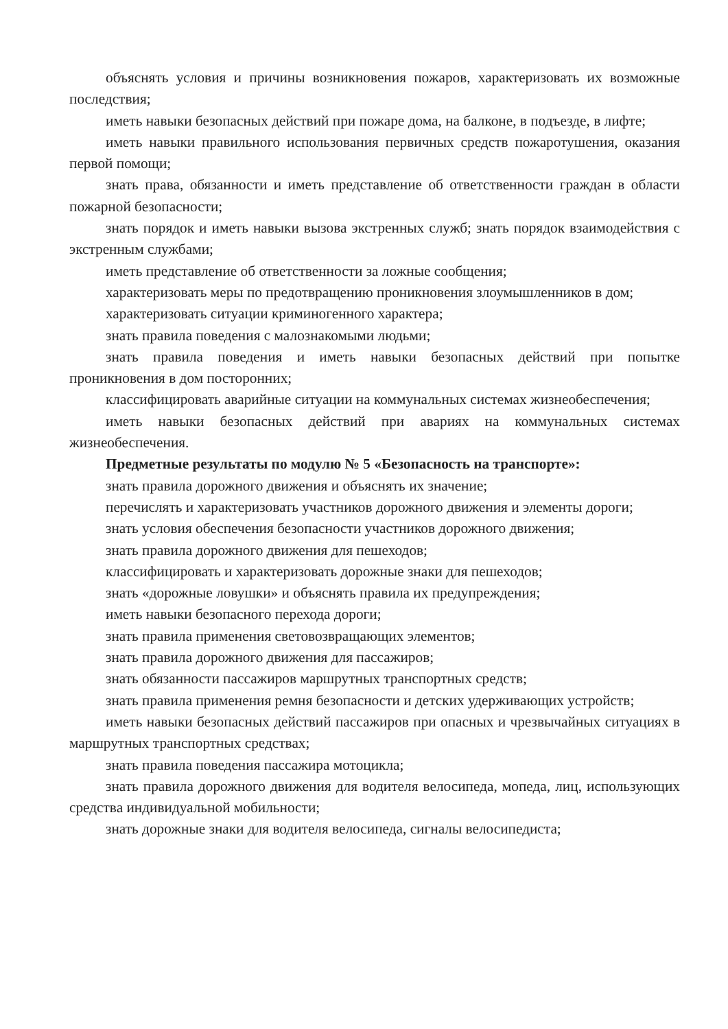объяснять условия и причины возникновения пожаров, характеризовать их возможные последствия;
иметь навыки безопасных действий при пожаре дома, на балконе, в подъезде, в лифте;
иметь навыки правильного использования первичных средств пожаротушения, оказания первой помощи;
знать права, обязанности и иметь представление об ответственности граждан в области пожарной безопасности;
знать порядок и иметь навыки вызова экстренных служб; знать порядок взаимодействия с экстренным службами;
иметь представление об ответственности за ложные сообщения;
характеризовать меры по предотвращению проникновения злоумышленников в дом;
характеризовать ситуации криминогенного характера;
знать правила поведения с малознакомыми людьми;
знать правила поведения и иметь навыки безопасных действий при попытке проникновения в дом посторонних;
классифицировать аварийные ситуации на коммунальных системах жизнеобеспечения;
иметь навыки безопасных действий при авариях на коммунальных системах жизнеобеспечения.
Предметные результаты по модулю № 5 «Безопасность на транспорте»:
знать правила дорожного движения и объяснять их значение;
перечислять и характеризовать участников дорожного движения и элементы дороги;
знать условия обеспечения безопасности участников дорожного движения;
знать правила дорожного движения для пешеходов;
классифицировать и характеризовать дорожные знаки для пешеходов;
знать «дорожные ловушки» и объяснять правила их предупреждения;
иметь навыки безопасного перехода дороги;
знать правила применения световозвращающих элементов;
знать правила дорожного движения для пассажиров;
знать обязанности пассажиров маршрутных транспортных средств;
знать правила применения ремня безопасности и детских удерживающих устройств;
иметь навыки безопасных действий пассажиров при опасных и чрезвычайных ситуациях в маршрутных транспортных средствах;
знать правила поведения пассажира мотоцикла;
знать правила дорожного движения для водителя велосипеда, мопеда, лиц, использующих средства индивидуальной мобильности;
знать дорожные знаки для водителя велосипеда, сигналы велосипедиста;